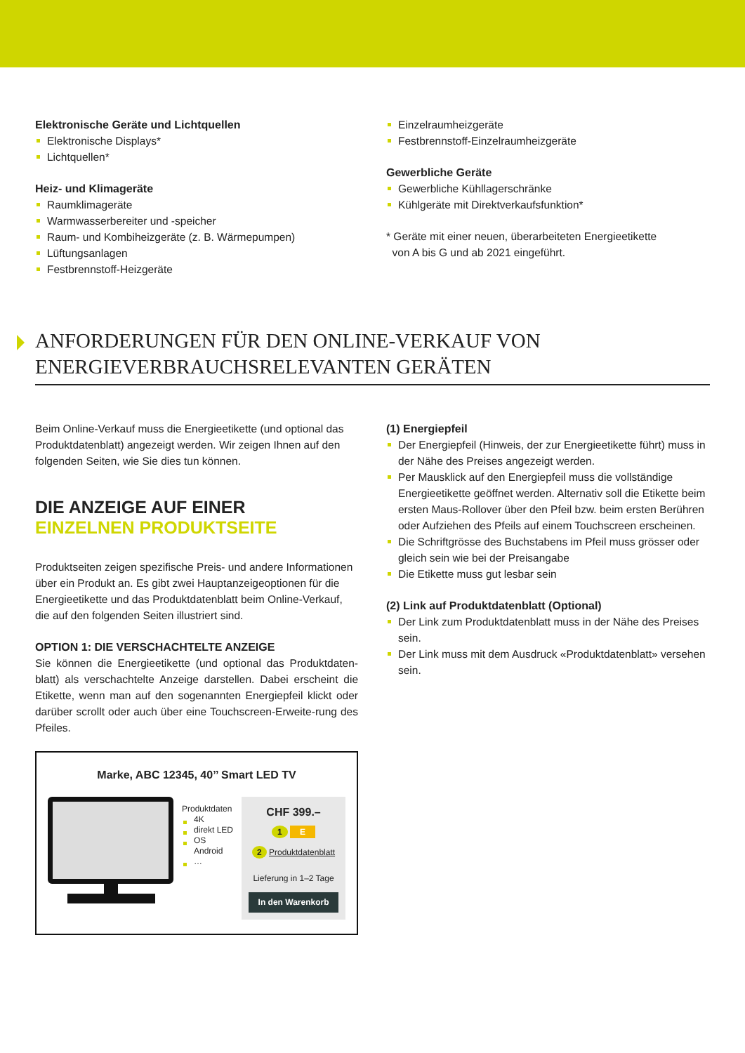Elektronische Geräte und Lichtquellen
Elektronische Displays*
Lichtquellen*
Heiz- und Klimageräte
Raumklimageräte
Warmwasserbereiter und -speicher
Raum- und Kombiheizgeräte (z. B. Wärmepumpen)
Lüftungsanlagen
Festbrennstoff-Heizgeräte
Einzelraumheizgeräte
Festbrennstoff-Einzelraumheizgeräte
Gewerbliche Geräte
Gewerbliche Kühllagerschränke
Kühlgeräte mit Direktverkaufsfunktion*
* Geräte mit einer neuen, überarbeiteten Energieetikette
von A bis G und ab 2021 eingeführt.
ANFORDERUNGEN FÜR DEN ONLINE-VERKAUF VON
ENERGIEVERBRAUCHSRELEVANTEN GERÄTEN
Beim Online-Verkauf muss die Energieetikette (und optional das Produktdatenblatt) angezeigt werden. Wir zeigen Ihnen auf den folgenden Seiten, wie Sie dies tun können.
DIE ANZEIGE AUF EINER
EINZELNEN PRODUKTSEITE
Produktseiten zeigen spezifische Preis- und andere Informationen über ein Produkt an. Es gibt zwei Hauptanzeigeoptionen für die Energieetikette und das Produktdatenblatt beim Online-Verkauf, die auf den folgenden Seiten illustriert sind.
OPTION 1: DIE VERSCHACHTELTE ANZEIGE
Sie können die Energieetikette (und optional das Produktdaten-blatt) als verschachtelte Anzeige darstellen. Dabei erscheint die Etikette, wenn man auf den sogenannten Energiepfeil klickt oder darüber scrollt oder auch über eine Touchscreen-Erweite-rung des Pfeiles.
Marke, ABC 12345, 40’’ Smart LED TV
Produktdaten
4K
direkt LED
OS Android
…
CHF 399.–
1 E
2 Produktdatenblatt
Lieferung in 1–2 Tage
In den Warenkorb
(1) Energiepfeil
Der Energiepfeil (Hinweis, der zur Energieetikette führt) muss in der Nähe des Preises angezeigt werden.
Per Mausklick auf den Energiepfeil muss die vollständige Energieetikette geöffnet werden. Alternativ soll die Etikette beim ersten Maus-Rollover über den Pfeil bzw. beim ersten Berühren oder Aufziehen des Pfeils auf einem Touchscreen erscheinen.
Die Schriftgrösse des Buchstabens im Pfeil muss grösser oder gleich sein wie bei der Preisangabe
Die Etikette muss gut lesbar sein
(2) Link auf Produktdatenblatt (Optional)
Der Link zum Produktdatenblatt muss in der Nähe des Preises sein.
Der Link muss mit dem Ausdruck «Produktdatenblatt» versehen sein.